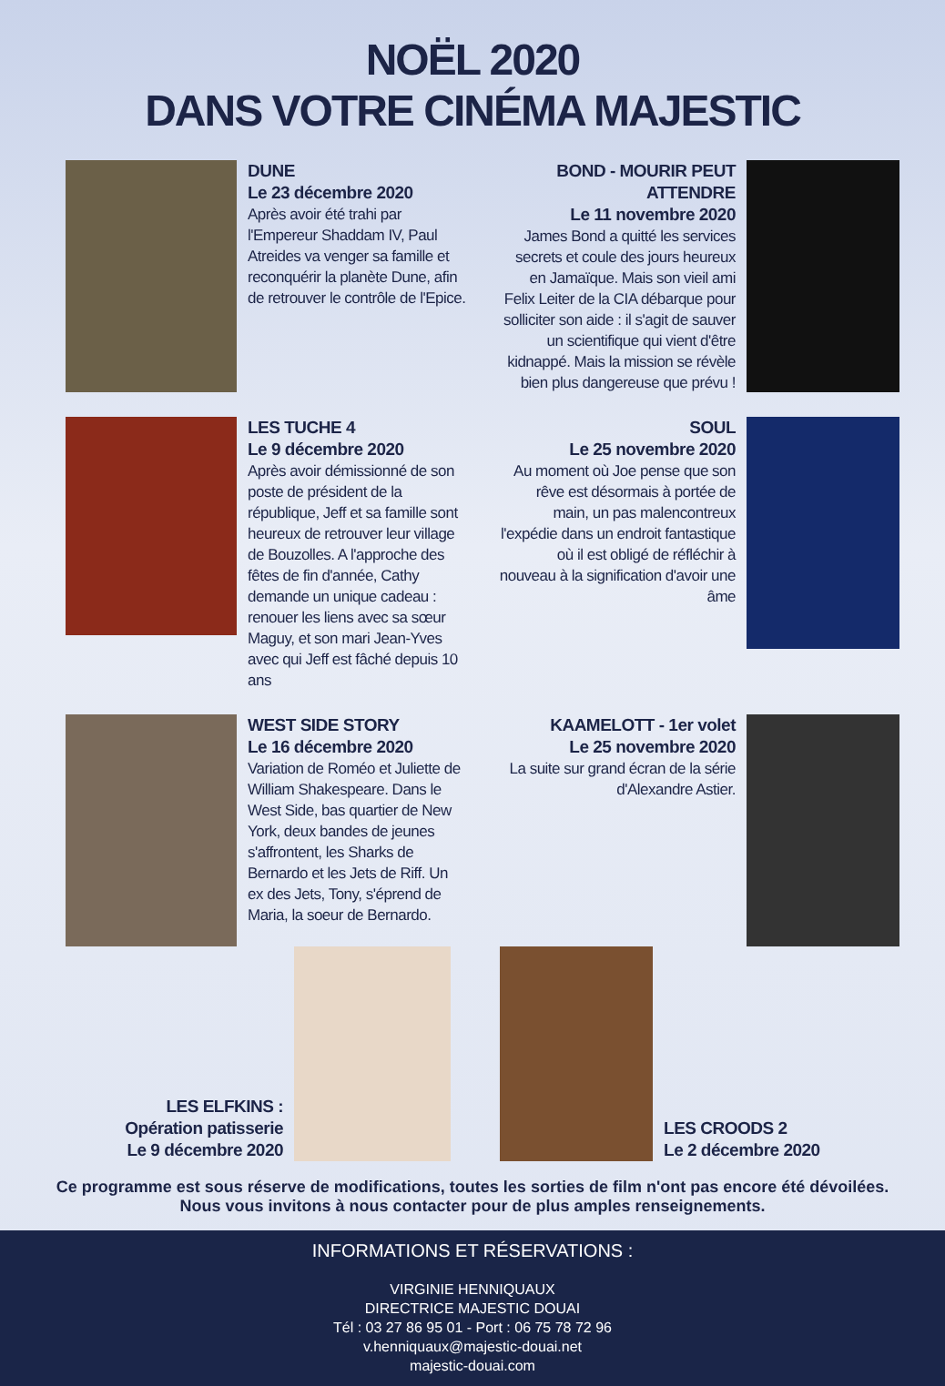NOËL 2020
DANS VOTRE CINÉMA MAJESTIC
DUNE
Le 23 décembre 2020
Après avoir été trahi par l'Empereur Shaddam IV, Paul Atreides va venger sa famille et reconquérir la planète Dune, afin de retrouver le contrôle de l'Epice.
BOND - MOURIR PEUT ATTENDRE
Le 11 novembre 2020
James Bond a quitté les services secrets et coule des jours heureux en Jamaïque. Mais son vieil ami Felix Leiter de la CIA débarque pour solliciter son aide : il s'agit de sauver un scientifique qui vient d'être kidnappé. Mais la mission se révèle bien plus dangereuse que prévu !
LES TUCHE 4
Le 9 décembre 2020
Après avoir démissionné de son poste de président de la république, Jeff et sa famille sont heureux de retrouver leur village de Bouzolles. A l'approche des fêtes de fin d'année, Cathy demande un unique cadeau : renouer les liens avec sa sœur Maguy, et son mari Jean-Yves avec qui Jeff est fâché depuis 10 ans
SOUL
Le 25 novembre 2020
Au moment où Joe pense que son rêve est désormais à portée de main, un pas malencontreux l'expédie dans un endroit fantastique où il est obligé de réfléchir à nouveau à la signification d'avoir une âme
WEST SIDE STORY
Le 16 décembre 2020
Variation de Roméo et Juliette de William Shakespeare. Dans le West Side, bas quartier de New York, deux bandes de jeunes s'affrontent, les Sharks de Bernardo et les Jets de Riff. Un ex des Jets, Tony, s'éprend de Maria, la soeur de Bernardo.
KAAMELOTT - 1er volet
Le 25 novembre 2020
La suite sur grand écran de la série d'Alexandre Astier.
LES ELFKINS :
Opération patisserie
Le 9 décembre 2020
LES CROODS 2
Le 2 décembre 2020
Ce programme est sous réserve de modifications, toutes les sorties de film n'ont pas encore été dévoilées.
Nous vous invitons à nous contacter pour de plus amples renseignements.
INFORMATIONS ET RÉSERVATIONS :
VIRGINIE HENNIQUAUX
DIRECTRICE MAJESTIC DOUAI
Tél : 03 27 86 95 01 - Port : 06 75 78 72 96
v.henniquaux@majestic-douai.net
majestic-douai.com